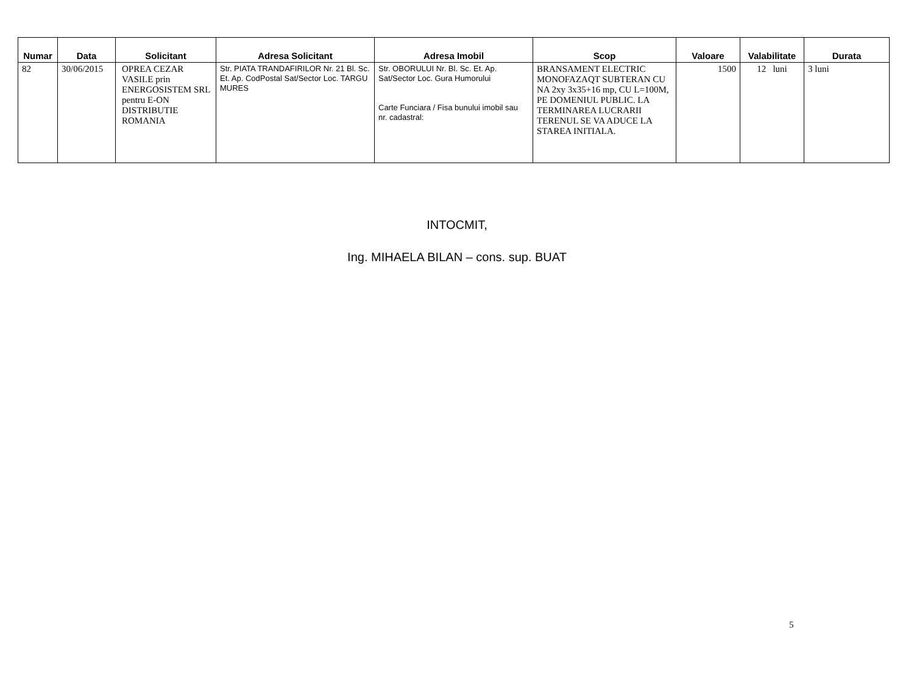| Numar | Data | Solicitant | Adresa Solicitant | Adresa Imobil | Scop | Valoare | Valabilitate | Durata |
| --- | --- | --- | --- | --- | --- | --- | --- | --- |
| 82 | 30/06/2015 | OPREA CEZAR VASILE prin ENERGOSISTEM SRL pentru E-ON DISTRIBUTIE ROMANIA | Str. PIATA TRANDAFIRILOR Nr. 21 Bl. Sc. Et. Ap. CodPostal Sat/Sector Loc. TARGU MURES | Str. OBORULUI Nr. Bl. Sc. Et. Ap. Sat/Sector Loc. Gura Humorului Carte Funciara / Fisa bunului imobil sau nr. cadastral: | BRANSAMENT ELECTRIC MONOFAZAQT SUBTERAN CU NA 2xy 3x35+16 mp, CU L=100M, PE DOMENIUL PUBLIC. LA TERMINAREA LUCRARII TERENUL SE VA ADUCE LA STAREA INITIALA. | 1500 | 12 luni | 3 luni |
INTOCMIT,
Ing. MIHAELA BILAN – cons. sup. BUAT
5